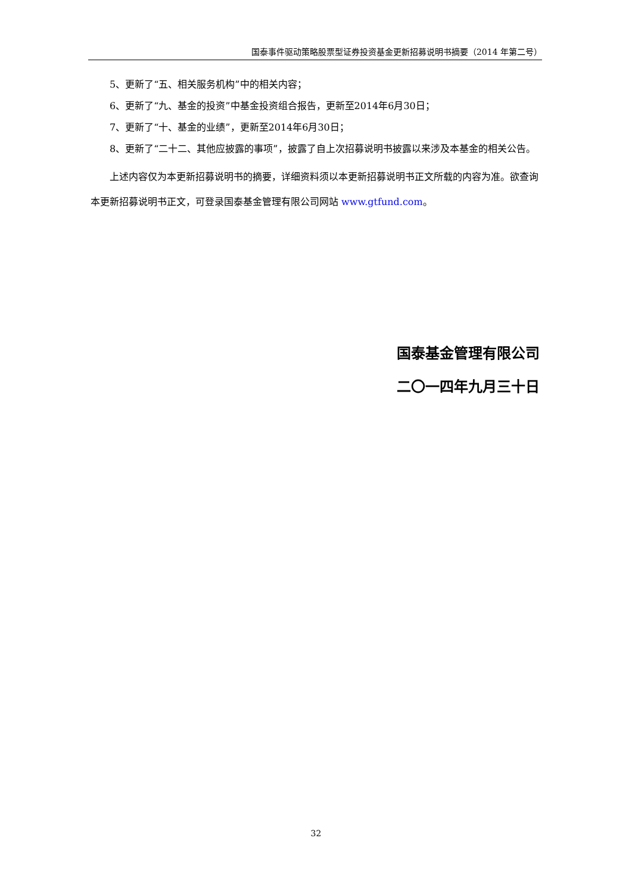国泰事件驱动策略股票型证券投资基金更新招募说明书摘要（2014 年第二号）
5、更新了“五、相关服务机构”中的相关内容；
6、更新了“九、基金的投资”中基金投资组合报告，更新至2014年6月30日；
7、更新了“十、基金的业绩”，更新至2014年6月30日；
8、更新了“二十二、其他应披露的事项”，披露了自上次招募说明书披露以来涉及本基金的相关公告。
上述内容仅为本更新招募说明书的摘要，详细资料须以本更新招募说明书正文所载的内容为准。欲查询本更新招募说明书正文，可登录国泰基金管理有限公司网站 www.gtfund.com。
国泰基金管理有限公司
二〇一四年九月三十日
32